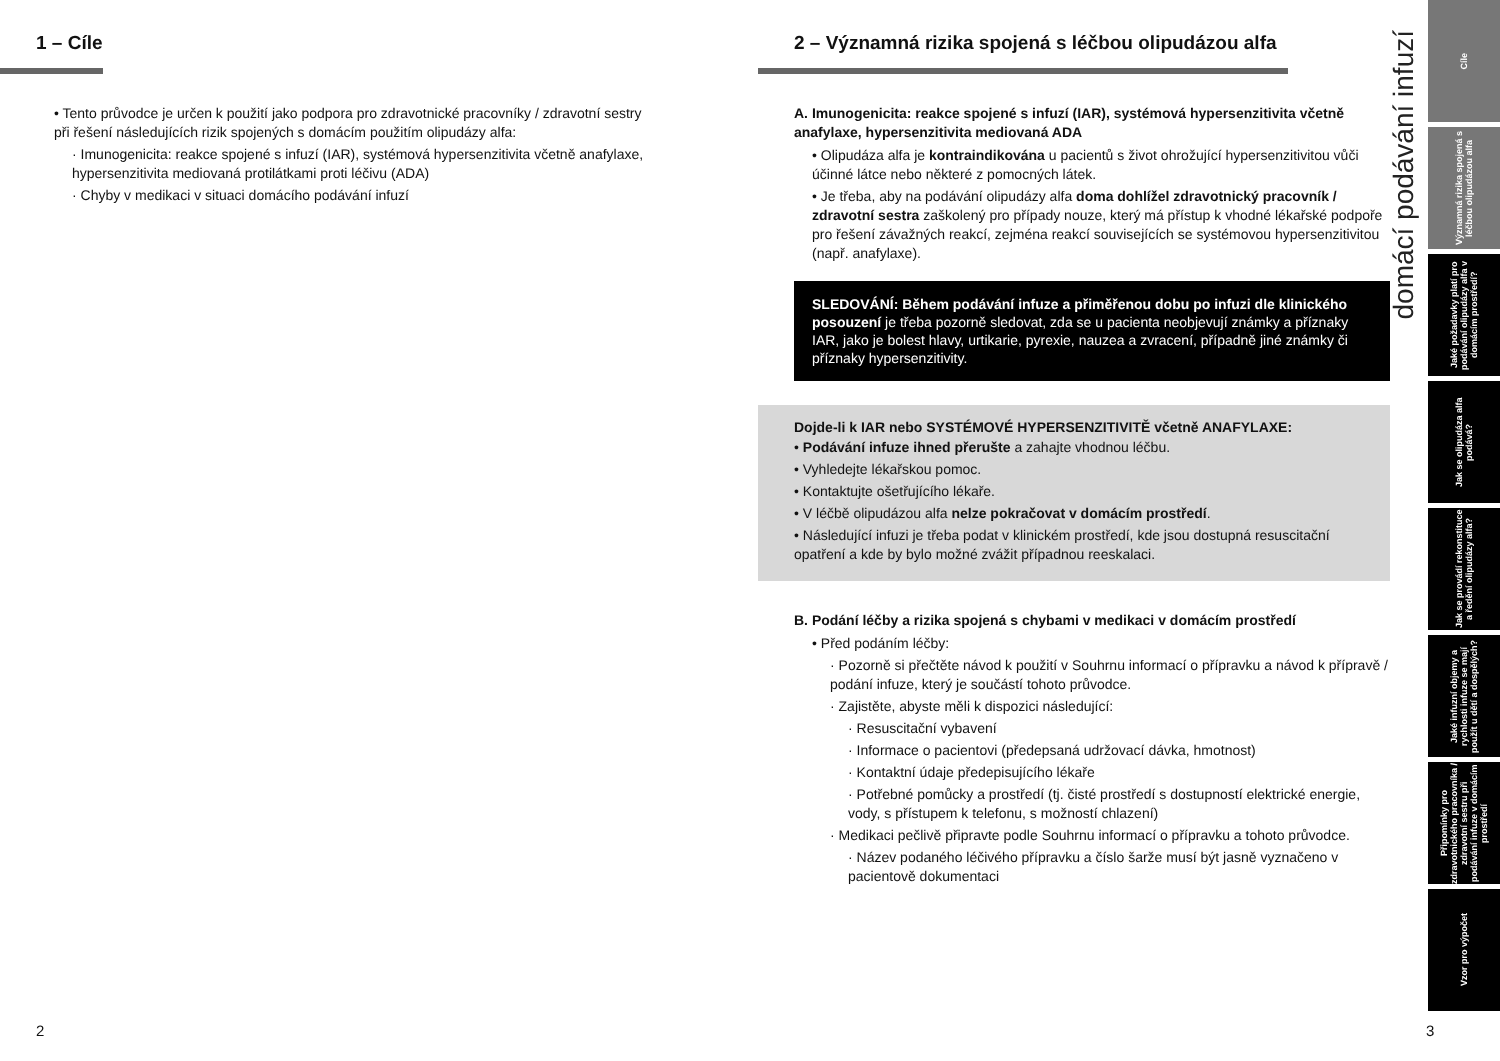1 – Cíle
• Tento průvodce je určen k použití jako podpora pro zdravotnické pracovníky / zdravotní sestry při řešení následujících rizik spojených s domácím použitím olipudázy alfa:
· Imunogenicita: reakce spojené s infuzí (IAR), systémová hypersenzitivita včetně anafylaxe, hypersenzitivita mediovaná protilátkami proti léčivu (ADA)
· Chyby v medikaci v situaci domácího podávání infuzí
2
2 – Významná rizika spojená s léčbou olipudázou alfa
A. Imunogenicita: reakce spojené s infuzí (IAR), systémová hypersenzitivita včetně anafylaxe, hypersenzitivita mediovaná ADA
• Olipudáza alfa je kontraindikována u pacientů s život ohrožující hypersenzitivitou vůči účinné látce nebo některé z pomocných látek.
• Je třeba, aby na podávání olipudázy alfa doma dohlížel zdravotnický pracovník / zdravotní sestra zaškolený pro případy nouze, který má přístup k vhodné lékařské podpoře pro řešení závažných reakcí, zejména reakcí souvisejících se systémovou hypersenzitivitou (např. anafylaxe).
SLEDOVÁNÍ: Během podávání infuze a přiměřenou dobu po infuzi dle klinického posouzení je třeba pozorně sledovat, zda se u pacienta neobjevují známky a příznaky IAR, jako je bolest hlavy, urtikarie, pyrexie, nauzea a zvracení, případně jiné známky či příznaky hypersenzitivity.
Dojde-li k IAR nebo SYSTÉMOVÉ HYPERSENZITIVITĚ včetně ANAFYLAXE:
• Podávání infuze ihned přerušte a zahajte vhodnou léčbu.
• Vyhledejte lékařskou pomoc.
• Kontaktujte ošetřujícího lékaře.
• V léčbě olipudázou alfa nelze pokračovat v domácím prostředí.
• Následující infuzi je třeba podat v klinickém prostředí, kde jsou dostupná resuscitační opatření a kde by bylo možné zvážit případnou reeskalaci.
B. Podání léčby a rizika spojená s chybami v medikaci v domácím prostředí
• Před podáním léčby:
· Pozorně si přečtěte návod k použití v Souhrnu informací o přípravku a návod k přípravě / podání infuze, který je součástí tohoto průvodce.
· Zajistěte, abyste měli k dispozici následující:
· Resuscitační vybavení
· Informace o pacientovi (předepsaná udržovací dávka, hmotnost)
· Kontaktní údaje předepisujícího lékaře
· Potřebné pomůcky a prostředí (tj. čisté prostředí s dostupností elektrické energie, vody, s přístupem k telefonu, s možností chlazení)
· Medikaci pečlivě připravte podle Souhrnu informací o přípravku a tohoto průvodce.
· Název podaného léčivého přípravku a číslo šarže musí být jasně vyznačeno v pacientově dokumentaci
3
domácí podávání infuzí
Cíle
Významná rizika spojená s léčbou olipudázou alfa
Jaké požadavky platí pro podávání olipudázy alfa v domácím prostředí?
Jak se olipudáza alfa podává?
Jak se provádí rekonstituce a ředění olipudázy alfa?
Jaké infuzní objemy a rychlosti infuze se mají použít u dětí a dospělých?
Připomínky pro zdravotnického pracovníka / zdravotní sestru při podávání infuze v domácím prostředí
Vzor pro výpočet